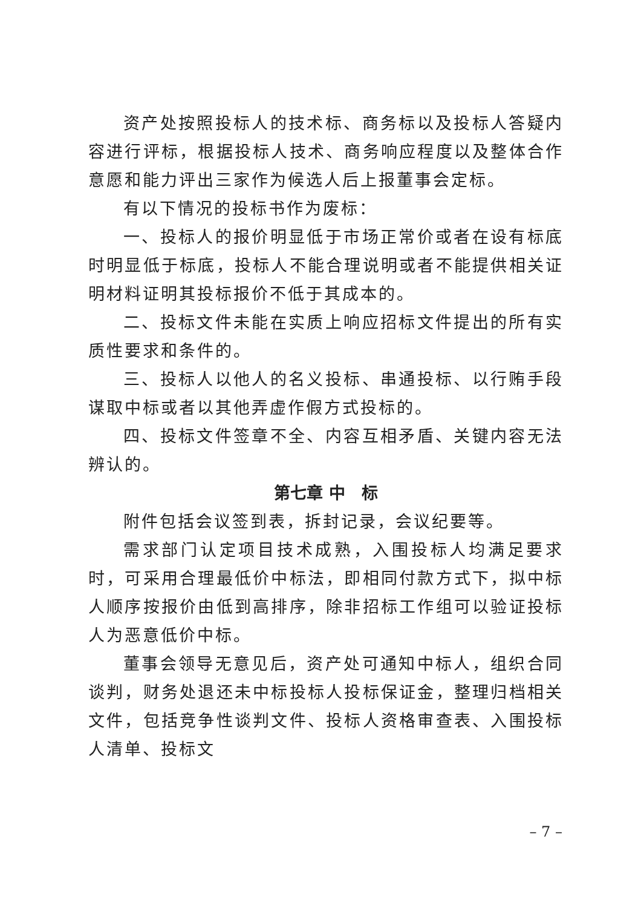资产处按照投标人的技术标、商务标以及投标人答疑内容进行评标，根据投标人技术、商务响应程度以及整体合作意愿和能力评出三家作为候选人后上报董事会定标。
有以下情况的投标书作为废标：
一、投标人的报价明显低于市场正常价或者在设有标底时明显低于标底，投标人不能合理说明或者不能提供相关证明材料证明其投标报价不低于其成本的。
二、投标文件未能在实质上响应招标文件提出的所有实质性要求和条件的。
三、投标人以他人的名义投标、串通投标、以行贿手段谋取中标或者以其他弄虚作假方式投标的。
四、投标文件签章不全、内容互相矛盾、关键内容无法辨认的。
第七章 中　标
附件包括会议签到表，拆封记录，会议纪要等。
需求部门认定项目技术成熟，入围投标人均满足要求时，可采用合理最低价中标法，即相同付款方式下，拟中标人顺序按报价由低到高排序，除非招标工作组可以验证投标人为恶意低价中标。
董事会领导无意见后，资产处可通知中标人，组织合同谈判，财务处退还未中标投标人投标保证金，整理归档相关文件，包括竞争性谈判文件、投标人资格审查表、入围投标人清单、投标文
– 7 –